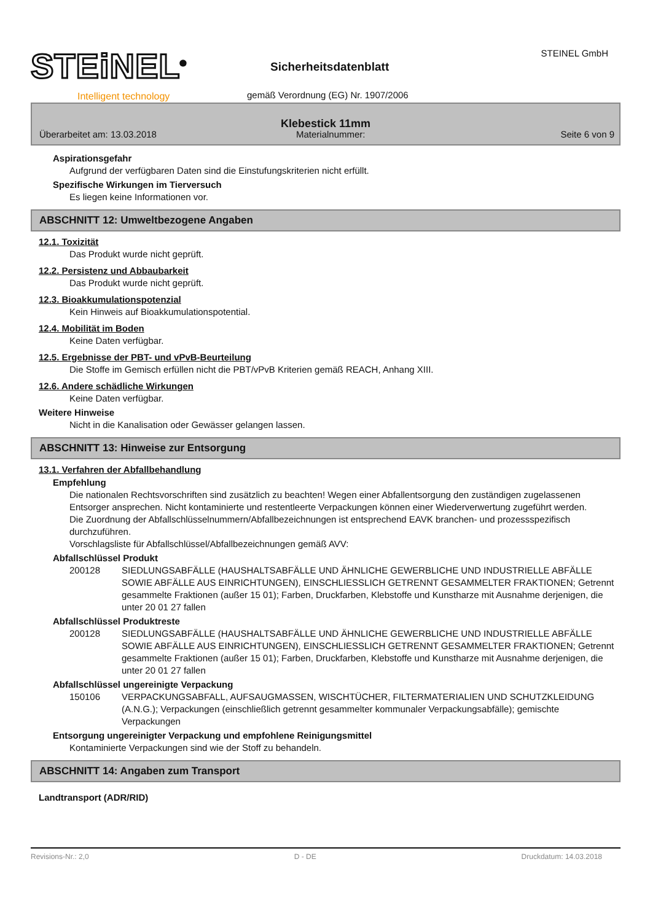STEiNEL<sup>®</sup>
Intelligent technology
Sicherheitsdatenblatt
gemäß Verordnung (EG) Nr. 1907/2006
STEINEL GmbH
Klebestick 11mm
Überarbeitet am: 13.03.2018 Materialnummer: Seite 6 von 9
Aspirationsgefahr
Aufgrund der verfügbaren Daten sind die Einstufungskriterien nicht erfüllt.
Spezifische Wirkungen im Tierversuch
Es liegen keine Informationen vor.
ABSCHNITT 12: Umweltbezogene Angaben
12.1. Toxizität
Das Produkt wurde nicht geprüft.
12.2. Persistenz und Abbaubarkeit
Das Produkt wurde nicht geprüft.
12.3. Bioakkumulationspotenzial
Kein Hinweis auf Bioakkumulationspotential.
12.4. Mobilität im Boden
Keine Daten verfügbar.
12.5. Ergebnisse der PBT- und vPvB-Beurteilung
Die Stoffe im Gemisch erfüllen nicht die PBT/vPvB Kriterien gemäß REACH, Anhang XIII.
12.6. Andere schädliche Wirkungen
Keine Daten verfügbar.
Weitere Hinweise
Nicht in die Kanalisation oder Gewässer gelangen lassen.
ABSCHNITT 13: Hinweise zur Entsorgung
13.1. Verfahren der Abfallbehandlung
Empfehlung
Die nationalen Rechtsvorschriften sind zusätzlich zu beachten! Wegen einer Abfallentsorgung den zuständigen zugelassenen Entsorger ansprechen. Nicht kontaminierte und restentleerte Verpackungen können einer Wiederverwertung zugeführt werden.
Die Zuordnung der Abfallschlüsselnummern/Abfallbezeichnungen ist entsprechend EAVK branchen- und prozessspezifisch durchzuführen.
Vorschlagsliste für Abfallschlüssel/Abfallbezeichnungen gemäß AVV:
Abfallschlüssel Produkt
200128 SIEDLUNGSABFÄLLE (HAUSHALTSABFÄLLE UND ÄHNLICHE GEWERBLICHE UND INDUSTRIELLE ABFÄLLE SOWIE ABFÄLLE AUS EINRICHTUNGEN), EINSCHLIESSLICH GETRENNT GESAMMELTER FRAKTIONEN; Getrennt gesammelte Fraktionen (außer 15 01); Farben, Druckfarben, Klebstoffe und Kunstharze mit Ausnahme derjenigen, die unter 20 01 27 fallen
Abfallschlüssel Produktreste
200128 SIEDLUNGSABFÄLLE (HAUSHALTSABFÄLLE UND ÄHNLICHE GEWERBLICHE UND INDUSTRIELLE ABFÄLLE SOWIE ABFÄLLE AUS EINRICHTUNGEN), EINSCHLIESSLICH GETRENNT GESAMMELTER FRAKTIONEN; Getrennt gesammelte Fraktionen (außer 15 01); Farben, Druckfarben, Klebstoffe und Kunstharze mit Ausnahme derjenigen, die unter 20 01 27 fallen
Abfallschlüssel ungereinigte Verpackung
150106 VERPACKUNGSABFALL, AUFSAUGMASSEN, WISCHTÜCHER, FILTERMATERIALIEN UND SCHUTZKLEIDUNG (A.N.G.); Verpackungen (einschließlich getrennt gesammelter kommunaler Verpackungsabfälle); gemischte Verpackungen
Entsorgung ungereinigter Verpackung und empfohlene Reinigungsmittel
Kontaminierte Verpackungen sind wie der Stoff zu behandeln.
ABSCHNITT 14: Angaben zum Transport
Landtransport (ADR/RID)
Revisions-Nr.: 2,0 D - DE Druckdatum: 14.03.2018